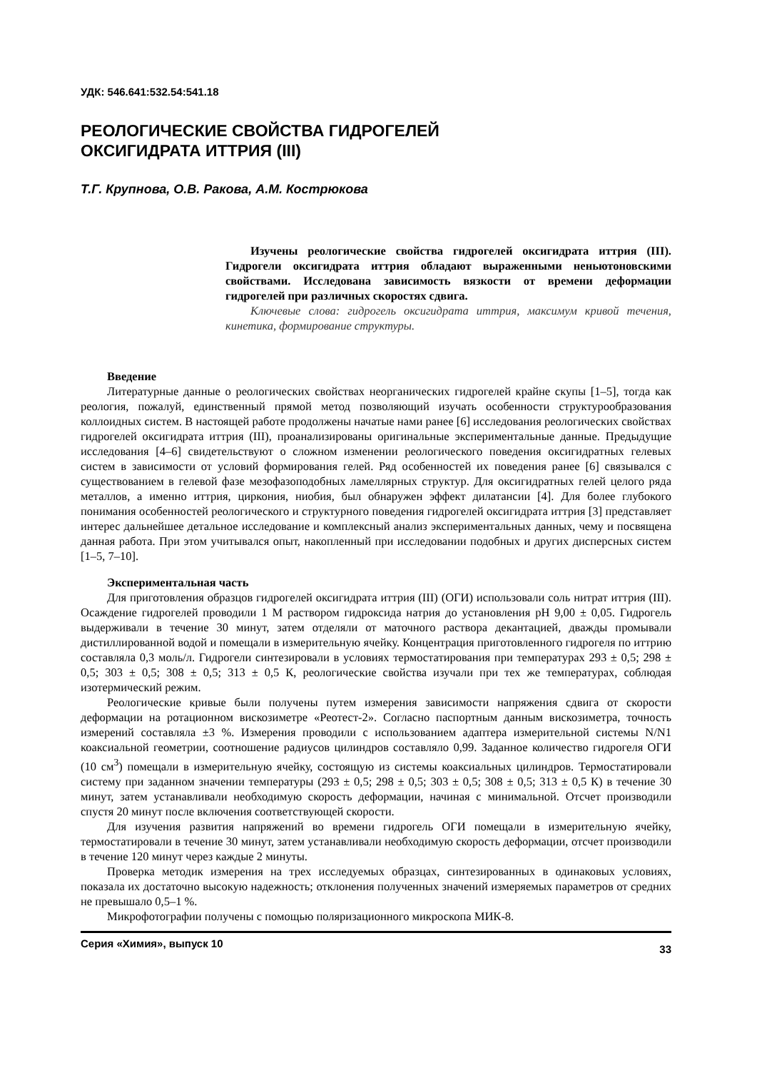УДК: 546.641:532.54:541.18
РЕОЛОГИЧЕСКИЕ СВОЙСТВА ГИДРОГЕЛЕЙ
ОКСИГИДРАТА ИТТРИЯ (III)
Т.Г. Крупнова, О.В. Ракова, А.М. Кострюкова
Изучены реологические свойства гидрогелей оксигидрата иттрия (III). Гидрогели оксигидрата иттрия обладают выраженными неньютоновскими свойствами. Исследована зависимость вязкости от времени деформации гидрогелей при различных скоростях сдвига.
Ключевые слова: гидрогель оксигидрата иттрия, максимум кривой течения, кинетика, формирование структуры.
Введение
Литературные данные о реологических свойствах неорганических гидрогелей крайне скупы [1–5], тогда как реология, пожалуй, единственный прямой метод позволяющий изучать особенности структурообразования коллоидных систем. В настоящей работе продолжены начатые нами ранее [6] исследования реологических свойствах гидрогелей оксигидрата иттрия (III), проанализированы оригинальные экспериментальные данные. Предыдущие исследования [4–6] свидетельствуют о сложном изменении реологического поведения оксигидратных гелевых систем в зависимости от условий формирования гелей. Ряд особенностей их поведения ранее [6] связывался с существованием в гелевой фазе мезофазоподобных ламеллярных структур. Для оксигидратных гелей целого ряда металлов, а именно иттрия, циркония, ниобия, был обнаружен эффект дилатансии [4]. Для более глубокого понимания особенностей реологического и структурного поведения гидрогелей оксигидрата иттрия [3] представляет интерес дальнейшее детальное исследование и комплексный анализ экспериментальных данных, чему и посвящена данная работа. При этом учитывался опыт, накопленный при исследовании подобных и других дисперсных систем [1–5, 7–10].
Экспериментальная часть
Для приготовления образцов гидрогелей оксигидрата иттрия (III) (ОГИ) использовали соль нитрат иттрия (III). Осаждение гидрогелей проводили 1 М раствором гидроксида натрия до установления pH 9,00 ± 0,05. Гидрогель выдерживали в течение 30 минут, затем отделяли от маточного раствора декантацией, дважды промывали дистиллированной водой и помещали в измерительную ячейку. Концентрация приготовленного гидрогеля по иттрию составляла 0,3 моль/л. Гидрогели синтезировали в условиях термостатирования при температурах 293 ± 0,5; 298 ± 0,5; 303 ± 0,5; 308 ± 0,5; 313 ± 0,5 К, реологические свойства изучали при тех же температурах, соблюдая изотермический режим.
Реологические кривые были получены путем измерения зависимости напряжения сдвига от скорости деформации на ротационном вискозиметре «Реотест-2». Согласно паспортным данным вискозиметра, точность измерений составляла ±3 %. Измерения проводили с использованием адаптера измерительной системы N/N1 коаксиальной геометрии, соотношение радиусов цилиндров составляло 0,99. Заданное количество гидрогеля ОГИ (10 см<sup>3</sup>) помещали в измерительную ячейку, состоящую из системы коаксиальных цилиндров. Термостатировали систему при заданном значении температуры (293 ± 0,5; 298 ± 0,5; 303 ± 0,5; 308 ± 0,5; 313 ± 0,5 К) в течение 30 минут, затем устанавливали необходимую скорость деформации, начиная с минимальной. Отсчет производили спустя 20 минут после включения соответствующей скорости.
Для изучения развития напряжений во времени гидрогель ОГИ помещали в измерительную ячейку, термостатировали в течение 30 минут, затем устанавливали необходимую скорость деформации, отсчет производили в течение 120 минут через каждые 2 минуты.
Проверка методик измерения на трех исследуемых образцах, синтезированных в одинаковых условиях, показала их достаточно высокую надежность; отклонения полученных значений измеряемых параметров от средних не превышало 0,5–1 %.
Микрофотографии получены с помощью поляризационного микроскопа МИК-8.
Серия «Химия», выпуск 10 33